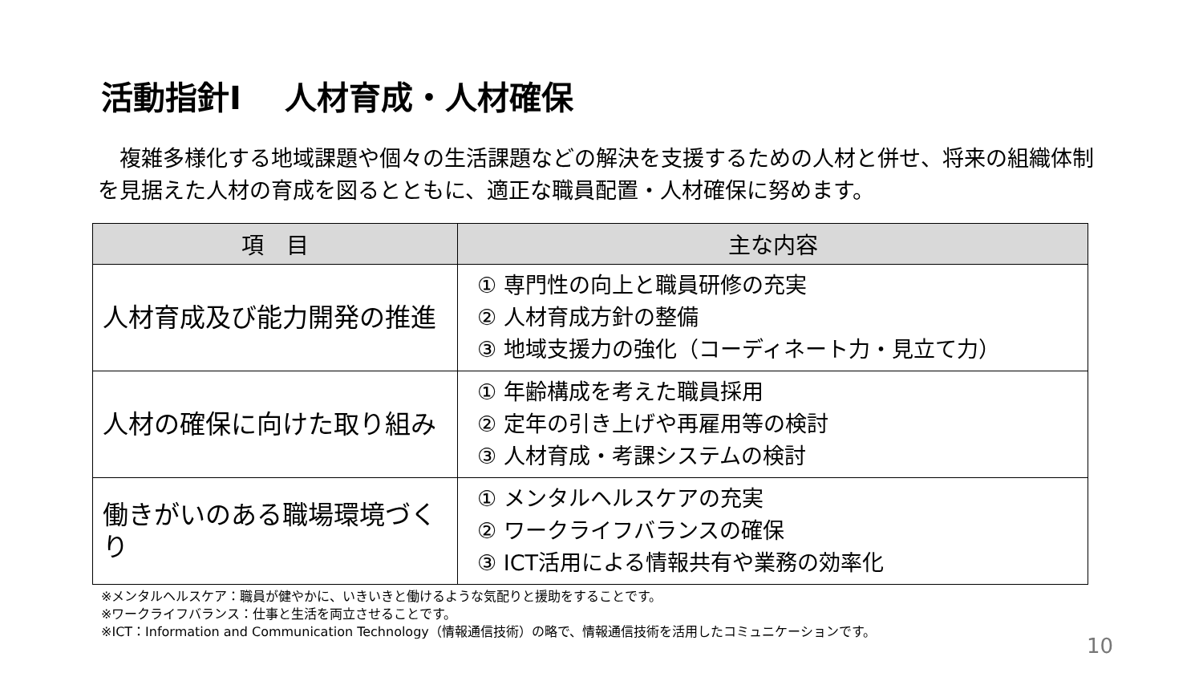活動指針Ⅰ　 人材育成・人材確保
　複雑多様化する地域課題や個々の生活課題などの解決を支援するための人材と併せ、将来の組織体制を見据えた人材の育成を図るとともに、適正な職員配置・人材確保に努めます。
| 項 目 | 主な内容 |
| --- | --- |
| 人材育成及び能力開発の推進 | ① 専門性の向上と職員研修の充実 ② 人材育成方針の整備 ③ 地域支援力の強化（コーディネート力・見立て力） |
| 人材の確保に向けた取り組み | ① 年齢構成を考えた職員採用 ② 定年の引き上げや再雇用等の検討 ③ 人材育成・考課システムの検討 |
| 働きがいのある職場環境づくり | ① メンタルヘルスケアの充実 ② ワークライフバランスの確保 ③ ICT活用による情報共有や業務の効率化 |
※メンタルヘルスケア：職員が健やかに、いきいきと働けるような気配りと援助をすることです。
※ワークライフバランス：仕事と生活を両立させることです。
※ICT：Information and Communication Technology（情報通信技術）の略で、情報通信技術を活用したコミュニケーションです。
10